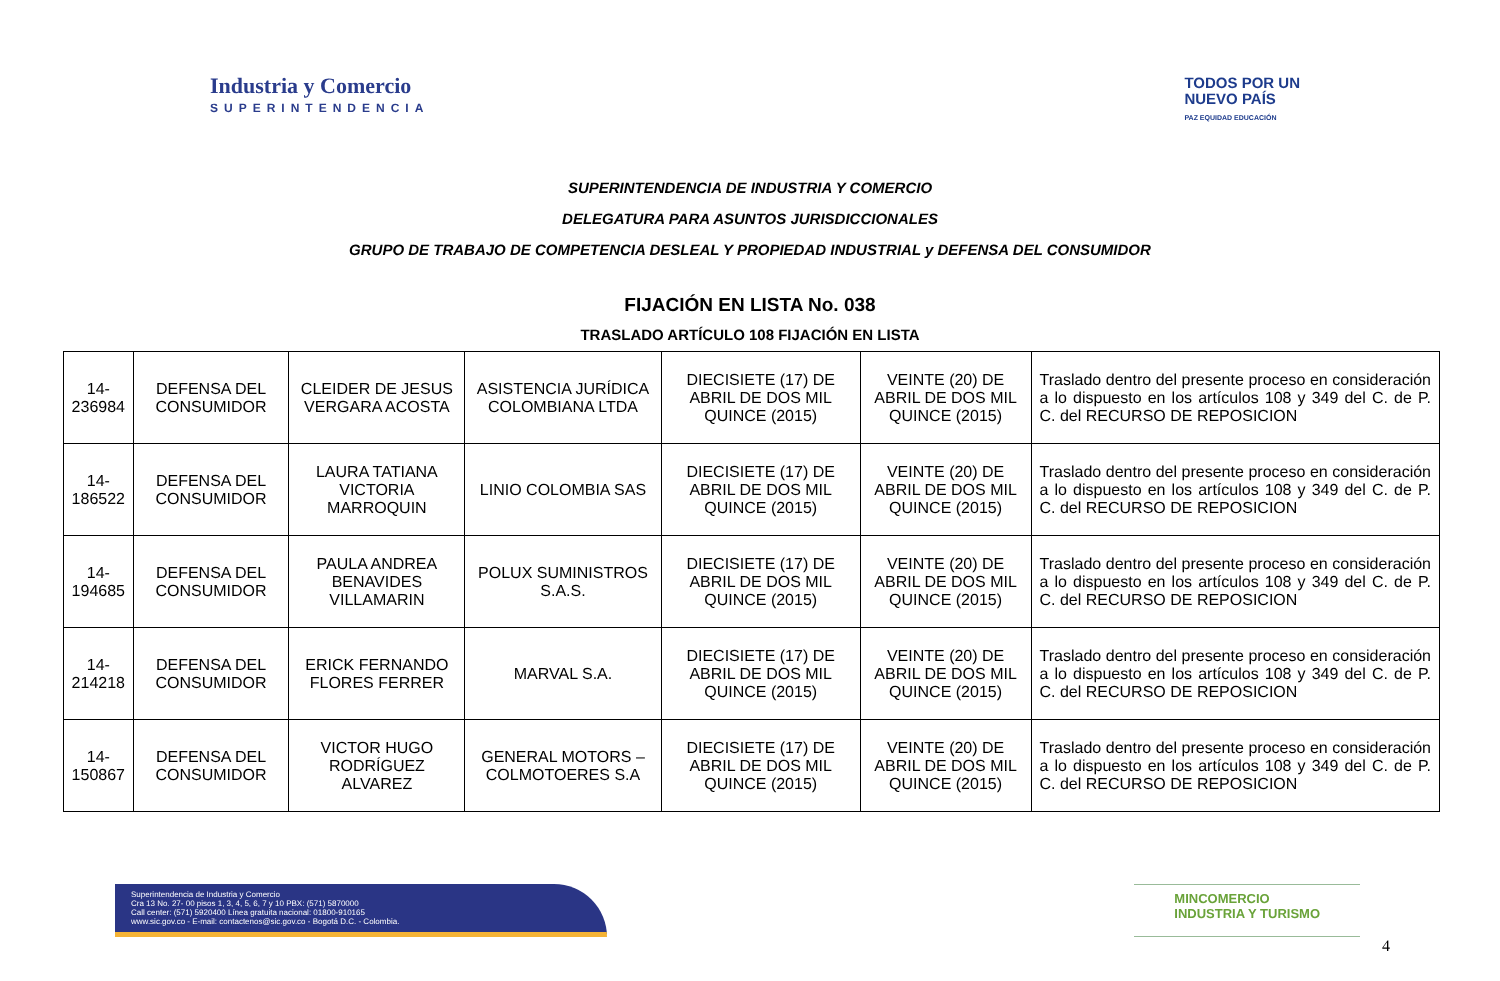Industria y Comercio
SUPERINTENDENCIA
TODOS POR UN
NUEVO PAÍS
PAZ EQUIDAD EDUCACIÓN
SUPERINTENDENCIA DE INDUSTRIA Y COMERCIO
DELEGATURA PARA ASUNTOS JURISDICCIONALES
GRUPO DE TRABAJO DE COMPETENCIA DESLEAL Y PROPIEDAD INDUSTRIAL y DEFENSA DEL CONSUMIDOR
FIJACIÓN EN LISTA No. 038
TRASLADO ARTÍCULO 108 FIJACIÓN EN LISTA
| 14-236984 | DEFENSA DEL CONSUMIDOR | CLEIDER DE JESUS VERGARA ACOSTA | ASISTENCIA JURÍDICA COLOMBIANA LTDA | DIECISIETE (17) DE ABRIL DE DOS MIL QUINCE (2015) | VEINTE (20) DE ABRIL DE DOS MIL QUINCE (2015) | Traslado dentro del presente proceso en consideración a lo dispuesto en los artículos 108 y 349 del C. de P. C. del RECURSO DE REPOSICION |
| 14-186522 | DEFENSA DEL CONSUMIDOR | LAURA TATIANA VICTORIA MARROQUIN | LINIO COLOMBIA SAS | DIECISIETE (17) DE ABRIL DE DOS MIL QUINCE (2015) | VEINTE (20) DE ABRIL DE DOS MIL QUINCE (2015) | Traslado dentro del presente proceso en consideración a lo dispuesto en los artículos 108 y 349 del C. de P. C. del RECURSO DE REPOSICION |
| 14-194685 | DEFENSA DEL CONSUMIDOR | PAULA ANDREA BENAVIDES VILLAMARIN | POLUX SUMINISTROS S.A.S. | DIECISIETE (17) DE ABRIL DE DOS MIL QUINCE (2015) | VEINTE (20) DE ABRIL DE DOS MIL QUINCE (2015) | Traslado dentro del presente proceso en consideración a lo dispuesto en los artículos 108 y 349 del C. de P. C. del RECURSO DE REPOSICION |
| 14-214218 | DEFENSA DEL CONSUMIDOR | ERICK FERNANDO FLORES FERRER | MARVAL S.A. | DIECISIETE (17) DE ABRIL DE DOS MIL QUINCE (2015) | VEINTE (20) DE ABRIL DE DOS MIL QUINCE (2015) | Traslado dentro del presente proceso en consideración a lo dispuesto en los artículos 108 y 349 del C. de P. C. del RECURSO DE REPOSICION |
| 14-150867 | DEFENSA DEL CONSUMIDOR | VICTOR HUGO RODRÍGUEZ ALVAREZ | GENERAL MOTORS – COLMOTOERES S.A | DIECISIETE (17) DE ABRIL DE DOS MIL QUINCE (2015) | VEINTE (20) DE ABRIL DE DOS MIL QUINCE (2015) | Traslado dentro del presente proceso en consideración a lo dispuesto en los artículos 108 y 349 del C. de P. C. del RECURSO DE REPOSICION |
Superintendencia de Industria y Comercio
Cra 13 No. 27- 00 pisos 1, 3, 4, 5, 6, 7 y 10 PBX: (571) 5870000
Call center: (571) 5920400 Línea gratuita nacional: 01800-910165
www.sic.gov.co - E-mail: contactenos@sic.gov.co - Bogotá D.C. - Colombia.
MINCOMERCIO
INDUSTRIA Y TURISMO
4